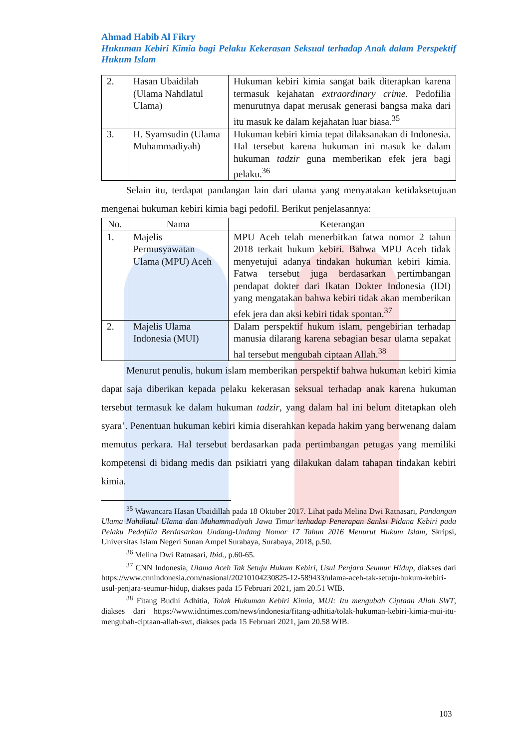Ahmad Habib Al Fikry
Hukuman Kebiri Kimia bagi Pelaku Kekerasan Seksual terhadap Anak dalam Perspektif Hukum Islam
| 2. | Hasan Ubaidilah (Ulama Nahdlatul Ulama) | Hukuman kebiri kimia sangat baik diterapkan karena termasuk kejahatan extraordinary crime. Pedofilia menurutnya dapat merusak generasi bangsa maka dari itu masuk ke dalam kejahatan luar biasa.<sup>35</sup> |
| 3. | H. Syamsudin (Ulama Muhammadiyah) | Hukuman kebiri kimia tepat dilaksanakan di Indonesia. Hal tersebut karena hukuman ini masuk ke dalam hukuman tadzir guna memberikan efek jera bagi pelaku.<sup>36</sup> |
Selain itu, terdapat pandangan lain dari ulama yang menyatakan ketidaksetujuan mengenai hukuman kebiri kimia bagi pedofil. Berikut penjelasannya:
| No. | Nama | Keterangan |
| --- | --- | --- |
| 1. | Majelis Permusyawatan Ulama (MPU) Aceh | MPU Aceh telah menerbitkan fatwa nomor 2 tahun 2018 terkait hukum kebiri. Bahwa MPU Aceh tidak menyetujui adanya tindakan hukuman kebiri kimia. Fatwa tersebut juga berdasarkan pertimbangan pendapat dokter dari Ikatan Dokter Indonesia (IDI) yang mengatakan bahwa kebiri tidak akan memberikan efek jera dan aksi kebiri tidak spontan.<sup>37</sup> |
| 2. | Majelis Ulama Indonesia (MUI) | Dalam perspektif hukum islam, pengebirian terhadap manusia dilarang karena sebagian besar ulama sepakat hal tersebut mengubah ciptaan Allah.<sup>38</sup> |
Menurut penulis, hukum islam memberikan perspektif bahwa hukuman kebiri kimia dapat saja diberikan kepada pelaku kekerasan seksual terhadap anak karena hukuman tersebut termasuk ke dalam hukuman tadzir, yang dalam hal ini belum ditetapkan oleh syara’. Penentuan hukuman kebiri kimia diserahkan kepada hakim yang berwenang dalam memutus perkara. Hal tersebut berdasarkan pada pertimbangan petugas yang memiliki kompetensi di bidang medis dan psikiatri yang dilakukan dalam tahapan tindakan kebiri kimia.
<sup>35</sup> Wawancara Hasan Ubaidillah pada 18 Oktober 2017. Lihat pada Melina Dwi Ratnasari, Pandangan Ulama Nahdlatul Ulama dan Muhammadiyah Jawa Timur terhadap Penerapan Sanksi Pidana Kebiri pada Pelaku Pedofilia Berdasarkan Undang-Undang Nomor 17 Tahun 2016 Menurut Hukum Islam, Skripsi, Universitas Islam Negeri Sunan Ampel Surabaya, Surabaya, 2018, p.50.
<sup>36</sup> Melina Dwi Ratnasari, Ibid., p.60-65.
<sup>37</sup> CNN Indonesia, Ulama Aceh Tak Setuju Hukum Kebiri, Usul Penjara Seumur Hidup, diakses dari https://www.cnnindonesia.com/nasional/20210104230825-12-589433/ulama-aceh-tak-setuju-hukum-kebiri-usul-penjara-seumur-hidup, diakses pada 15 Februari 2021, jam 20.51 WIB.
<sup>38</sup> Fitang Budhi Adhitia, Tolak Hukuman Kebiri Kimia, MUI: Itu mengubah Ciptaan Allah SWT, diakses dari https://www.idntimes.com/news/indonesia/fitang-adhitia/tolak-hukuman-kebiri-kimia-mui-itu-mengubah-ciptaan-allah-swt, diakses pada 15 Februari 2021, jam 20.58 WIB.
103